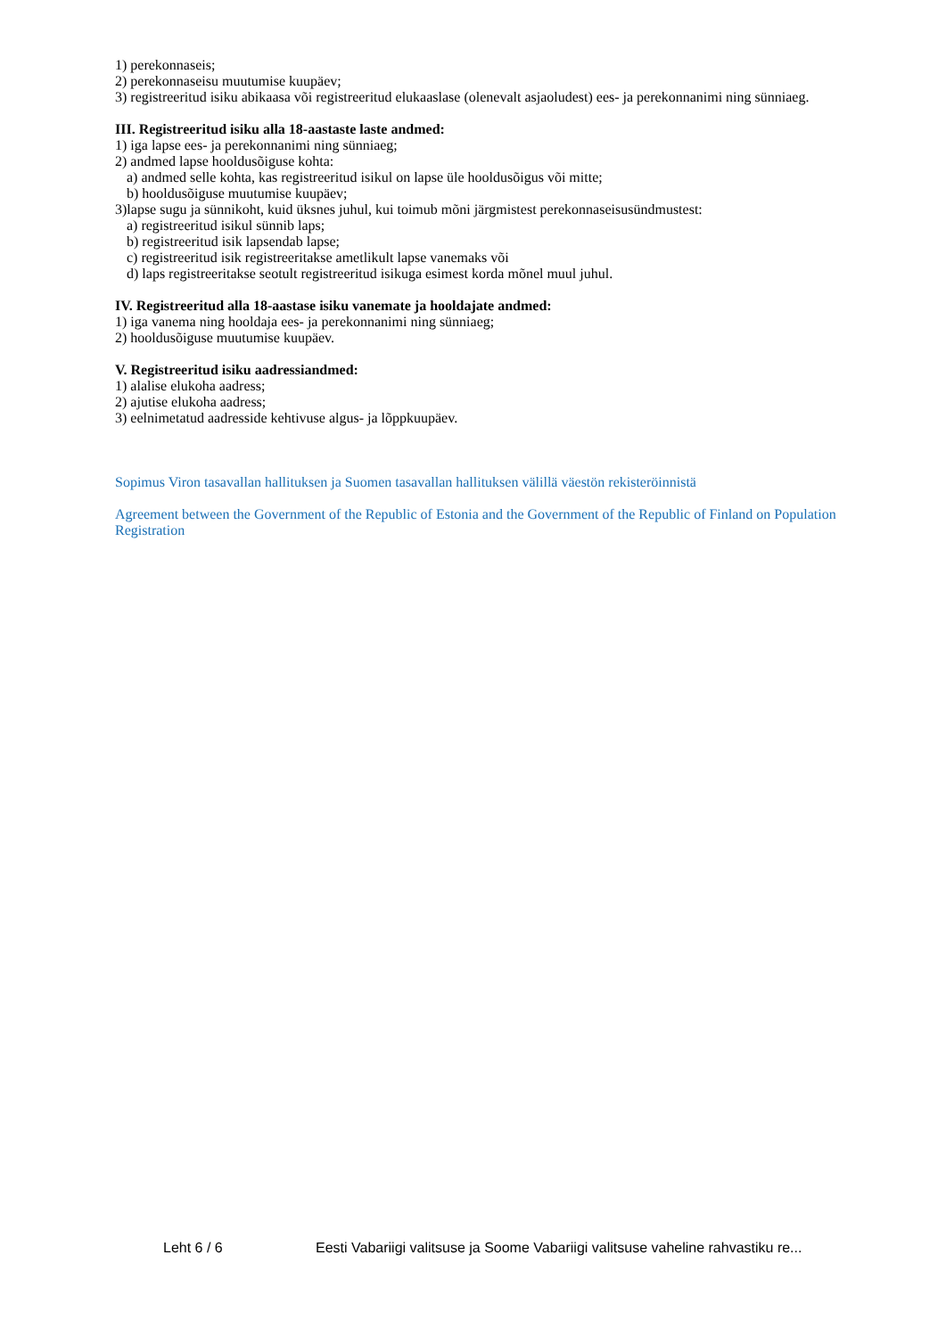1) perekonnaseis;
2) perekonnaseisu muutumise kuupäev;
3) registreeritud isiku abikaasa või registreeritud elukaaslase (olenevalt asjaoludest) ees- ja perekonnanimi ning sünniaeg.
III. Registreeritud isiku alla 18-aastaste laste andmed:
1) iga lapse ees- ja perekonnanimi ning sünniaeg;
2) andmed lapse hooldusõiguse kohta:
a) andmed selle kohta, kas registreeritud isikul on lapse üle hooldusõigus või mitte;
b) hooldusõiguse muutumise kuupäev;
3)lapse sugu ja sünnikoht, kuid üksnes juhul, kui toimub mõni järgmistest perekonnaseisusündmustest:
a) registreeritud isikul sünnib laps;
b) registreeritud isik lapsendab lapse;
c) registreeritud isik registreeritakse ametlikult lapse vanemaks või
d) laps registreeritakse seotult registreeritud isikuga esimest korda mõnel muul juhul.
IV. Registreeritud alla 18-aastase isiku vanemate ja hooldajate andmed:
1) iga vanema ning hooldaja ees- ja perekonnanimi ning sünniaeg;
2) hooldusõiguse muutumise kuupäev.
V. Registreeritud isiku aadressiandmed:
1) alalise elukoha aadress;
2) ajutise elukoha aadress;
3) eelnimetatud aadresside kehtivuse algus- ja lõppkuupäev.
Sopimus Viron tasavallan hallituksen ja Suomen tasavallan hallituksen välillä väestön rekisteröinnistä
Agreement between the Government of the Republic of Estonia and the Government of the Republic of Finland on Population Registration
Leht 6 / 6 Eesti Vabariigi valitsuse ja Soome Vabariigi valitsuse vaheline rahvastiku re...